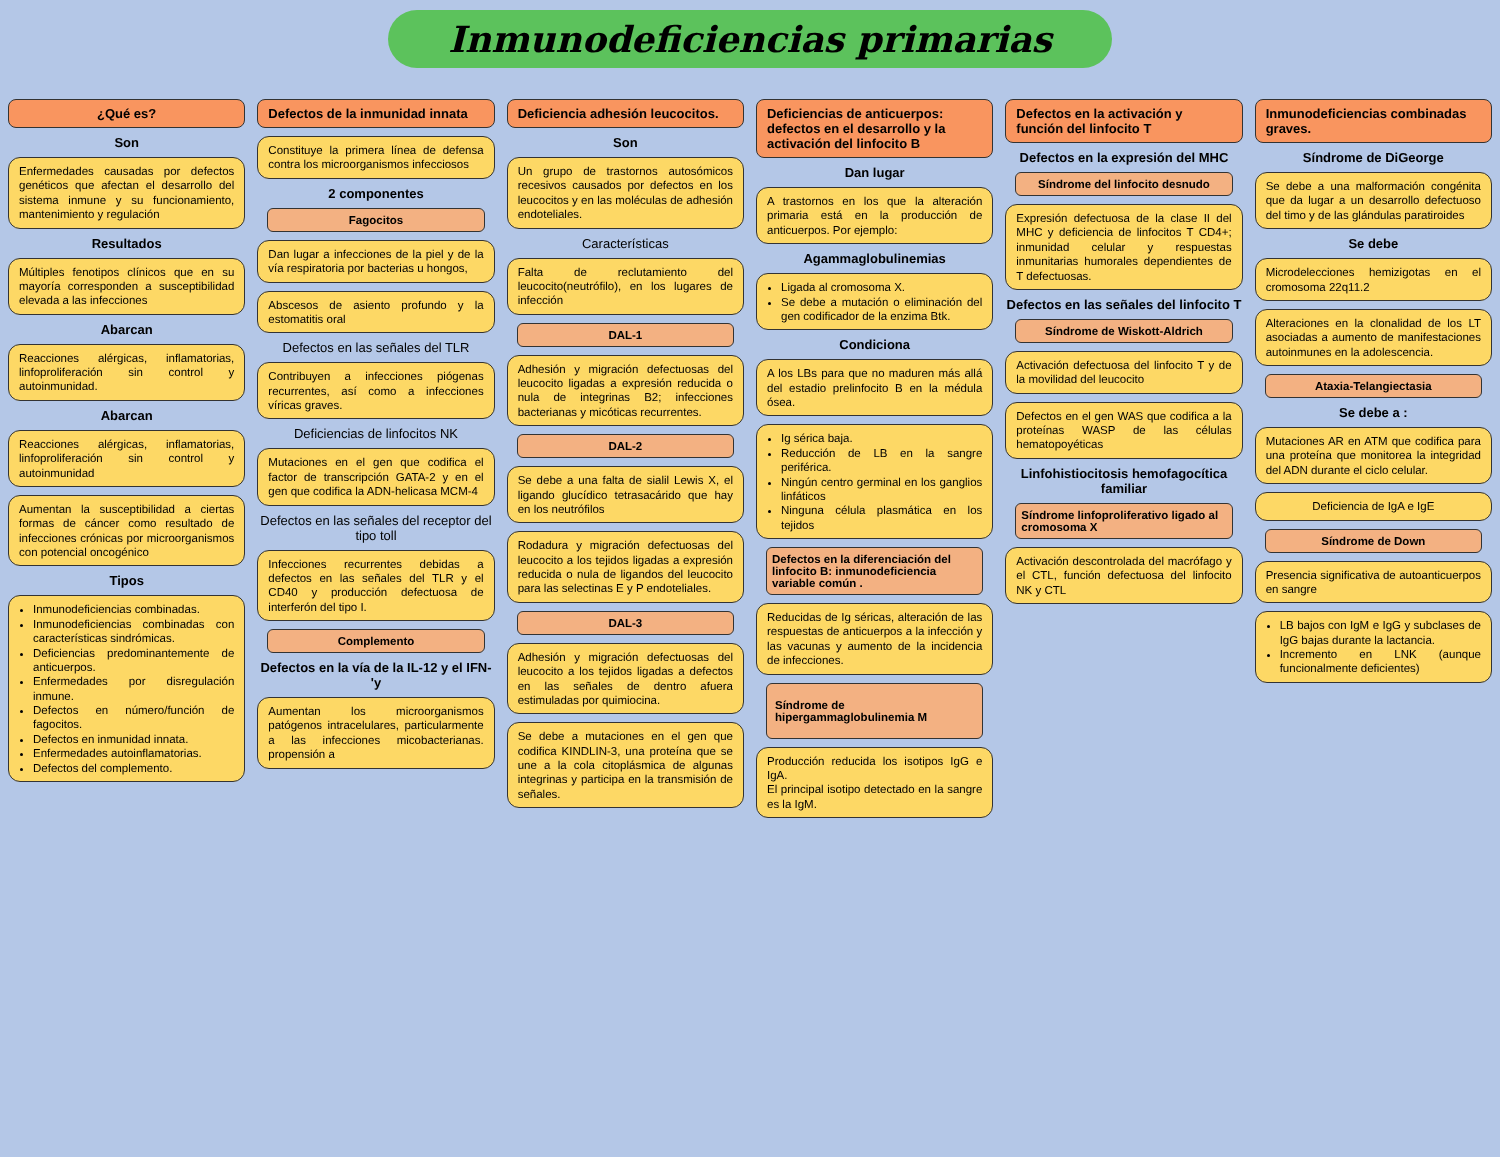Inmunodeficiencias primarias
¿Qué es?
Son
Enfermedades causadas por defectos genéticos que afectan el desarrollo del sistema inmune y su funcionamiento, mantenimiento y regulación
Resultados
Múltiples fenotipos clínicos que en su mayoría corresponden a susceptibilidad elevada a las infecciones
Abarcan
Reacciones alérgicas, inflamatorias, linfoproliferación sin control y autoinmunidad.
Abarcan
Reacciones alérgicas, inflamatorias, linfoproliferación sin control y autoinmunidad
Aumentan la susceptibilidad a ciertas formas de cáncer como resultado de infecciones crónicas por microorganismos con potencial oncogénico
Tipos
Inmunodeficiencias combinadas.
Inmunodeficiencias combinadas con características sindrómicas.
Deficiencias predominantemente de anticuerpos.
Enfermedades por disregulación inmune.
Defectos en número/función de fagocitos.
Defectos en inmunidad innata.
Enfermedades autoinflamatorias.
Defectos del complemento.
Defectos de la inmunidad innata
Constituye la primera línea de defensa contra los microorganismos infecciosos
2 componentes
Fagocitos
Dan lugar a infecciones de la piel y de la vía respiratoria por bacterias u hongos,
Abscesos de asiento profundo y la estomatitis oral
Defectos en las señales del TLR
Contribuyen a infecciones piógenas recurrentes, así como a infecciones víricas graves.
Deficiencias de linfocitos NK
Mutaciones en el gen que codifica el factor de transcripción GATA-2 y en el gen que codifica la ADN-helicasa MCM-4
Defectos en las señales del receptor del tipo toll
Infecciones recurrentes debidas a defectos en las señales del TLR y el CD40 y producción defectuosa de interferón del tipo I.
Complemento
Defectos en la vía de la IL-12 y el IFN-'y
Aumentan los microorganismos patógenos intracelulares, particularmente a las infecciones micobacterianas. propensión a
Deficiencia adhesión leucocitos.
Son
Un grupo de trastornos autosómicos recesivos causados por defectos en los leucocitos y en las moléculas de adhesión endoteliales.
Características
Falta de reclutamiento del leucocito(neutrófilo), en los lugares de infección
DAL-1
Adhesión y migración defectuosas del leucocito ligadas a expresión reducida o nula de integrinas B2; infecciones bacterianas y micóticas recurrentes.
DAL-2
Se debe a una falta de sialil Lewis X, el ligando glucídico tetrasacárido que hay en los neutrófilos
Rodadura y migración defectuosas del leucocito a los tejidos ligadas a expresión reducida o nula de ligandos del leucocito para las selectinas E y P endoteliales.
DAL-3
Adhesión y migración defectuosas del leucocito a los tejidos ligadas a defectos en las señales de dentro afuera estimuladas por quimiocina.
Se debe a mutaciones en el gen que codifica KINDLIN-3, una proteína que se une a la cola citoplásmica de algunas integrinas y participa en la transmisión de señales.
Deficiencias de anticuerpos: defectos en el desarrollo y la activación del linfocito B
Dan lugar
A trastornos en los que la alteración primaria está en la producción de anticuerpos. Por ejemplo:
Agammaglobulinemias
Ligada al cromosoma X.
Se debe a mutación o eliminación del gen codificador de la enzima Btk.
Condiciona
A los LBs para que no maduren más allá del estadio prelinfocito B en la médula ósea.
Ig sérica baja.
Reducción de LB en la sangre periférica.
Ningún centro germinal en los ganglios linfáticos
Ninguna célula plasmática en los tejidos
Defectos en la diferenciación del linfocito B: inmunodeficiencia variable común .
Reducidas de Ig séricas, alteración de las respuestas de anticuerpos a la infección y las vacunas y aumento de la incidencia de infecciones.
Síndrome de hipergammaglobulinemia M
Producción reducida los isotipos IgG e IgA.
El principal isotipo detectado en la sangre es la IgM.
Defectos en la activación y función del linfocito T
Defectos en la expresión del MHC
Síndrome del linfocito desnudo
Expresión defectuosa de la clase II del MHC y deficiencia de linfocitos T CD4+; inmunidad celular y respuestas inmunitarias humorales dependientes de T defectuosas.
Defectos en las señales del linfocito T
Síndrome de Wiskott-Aldrich
Activación defectuosa del linfocito T y de la movilidad del leucocito
Defectos en el gen WAS que codifica a la proteínas WASP de las células hematopoyéticas
Linfohistiocitosis hemofagocítica familiar
Síndrome linfoproliferativo ligado al cromosoma X
Activación descontrolada del macrófago y el CTL, función defectuosa del linfocito NK y CTL
Inmunodeficiencias combinadas graves.
Síndrome de DiGeorge
Se debe a una malformación congénita que da lugar a un desarrollo defectuoso del timo y de las glándulas paratiroides
Se debe
Microdelecciones hemizigotas en el cromosoma 22q11.2
Alteraciones en la clonalidad de los LT asociadas a aumento de manifestaciones autoinmunes en la adolescencia.
Ataxia-Telangiectasia
Se debe a :
Mutaciones AR en ATM que codifica para una proteína que monitorea la integridad del ADN durante el ciclo celular.
Deficiencia de IgA e IgE
Síndrome de Down
Presencia significativa de autoanticuerpos en sangre
LB bajos con IgM e IgG y subclases de IgG bajas durante la lactancia.
Incremento en LNK (aunque funcionalmente deficientes)